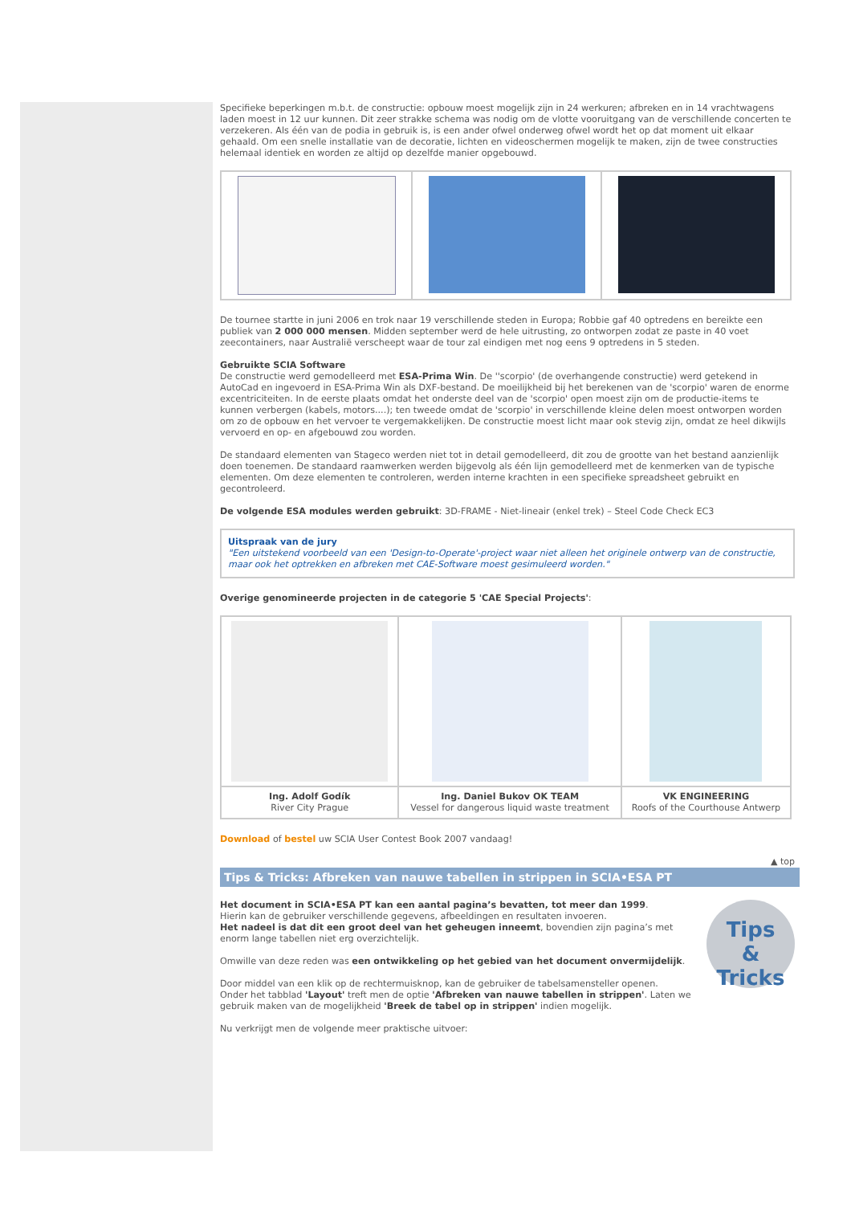Specifieke beperkingen m.b.t. de constructie: opbouw moest mogelijk zijn in 24 werkuren; afbreken en in 14 vrachtwagens laden moest in 12 uur kunnen. Dit zeer strakke schema was nodig om de vlotte vooruitgang van de verschillende concerten te verzekeren. Als één van de podia in gebruik is, is een ander ofwel onderweg ofwel wordt het op dat moment uit elkaar gehaald. Om een snelle installatie van de decoratie, lichten en videoschermen mogelijk te maken, zijn de twee constructies helemaal identiek en worden ze altijd op dezelfde manier opgebouwd.
De tournee startte in juni 2006 en trok naar 19 verschillende steden in Europa; Robbie gaf 40 optredens en bereikte een publiek van 2 000 000 mensen. Midden september werd de hele uitrusting, zo ontworpen zodat ze paste in 40 voet zeecontainers, naar Australië verscheept waar de tour zal eindigen met nog eens 9 optredens in 5 steden.
Gebruikte SCIA Software
De constructie werd gemodelleerd met ESA-Prima Win. De ''scorpio' (de overhangende constructie) werd getekend in AutoCad en ingevoerd in ESA-Prima Win als DXF-bestand. De moeilijkheid bij het berekenen van de 'scorpio' waren de enorme excentriciteiten. In de eerste plaats omdat het onderste deel van de 'scorpio' open moest zijn om de productie-items te kunnen verbergen (kabels, motors....); ten tweede omdat de 'scorpio' in verschillende kleine delen moest ontworpen worden om zo de opbouw en het vervoer te vergemakkelijken. De constructie moest licht maar ook stevig zijn, omdat ze heel dikwijls vervoerd en op- en afgebouwd zou worden.
De standaard elementen van Stageco werden niet tot in detail gemodelleerd, dit zou de grootte van het bestand aanzienlijk doen toenemen. De standaard raamwerken werden bijgevolg als één lijn gemodelleerd met de kenmerken van de typische elementen. Om deze elementen te controleren, werden interne krachten in een specifieke spreadsheet gebruikt en gecontroleerd.
De volgende ESA modules werden gebruikt: 3D-FRAME - Niet-lineair (enkel trek) – Steel Code Check EC3
Uitspraak van de jury
"Een uitstekend voorbeeld van een 'Design-to-Operate'-project waar niet alleen het originele ontwerp van de constructie, maar ook het optrekken en afbreken met CAE-Software moest gesimuleerd worden."
Overige genomineerde projecten in de categorie 5 'CAE Special Projects':
| Ing. Adolf Godík River City Prague | Ing. Daniel Bukov OK TEAM Vessel for dangerous liquid waste treatment | VK ENGINEERING Roofs of the Courthouse Antwerp |
Download of bestel uw SCIA User Contest Book 2007 vandaag!
▲ top
Tips & Tricks: Afbreken van nauwe tabellen in strippen in SCIA•ESA PT
Tips
& Tricks
Het document in SCIA•ESA PT kan een aantal pagina’s bevatten, tot meer dan 1999.
Hierin kan de gebruiker verschillende gegevens, afbeeldingen en resultaten invoeren.
Het nadeel is dat dit een groot deel van het geheugen inneemt, bovendien zijn pagina’s met enorm lange tabellen niet erg overzichtelijk.
Omwille van deze reden was een ontwikkeling op het gebied van het document onvermijdelijk.
Door middel van een klik op de rechtermuisknop, kan de gebruiker de tabelsamensteller openen.
Onder het tabblad 'Layout' treft men de optie 'Afbreken van nauwe tabellen in strippen'. Laten we gebruik maken van de mogelijkheid 'Breek de tabel op in strippen' indien mogelijk.
Nu verkrijgt men de volgende meer praktische uitvoer: